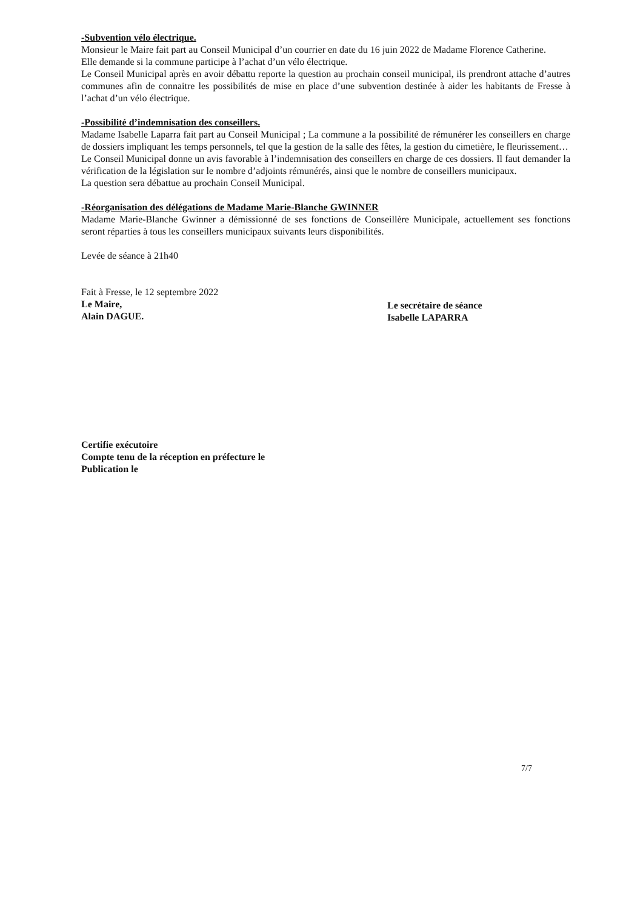-Subvention vélo électrique.
Monsieur le Maire fait part au Conseil Municipal d’un courrier en date du 16 juin 2022 de Madame Florence Catherine.
Elle demande si la commune participe à l’achat d’un vélo électrique.
Le Conseil Municipal après en avoir débattu reporte la question au prochain conseil municipal, ils prendront attache d’autres communes afin de connaitre les possibilités de mise en place d’une subvention destinée à aider les habitants de Fresse à l’achat d’un vélo électrique.
-Possibilité d’indemnisation des conseillers.
Madame Isabelle Laparra fait part au Conseil Municipal ; La commune a la possibilité de rémunérer les conseillers en charge de dossiers impliquant les temps personnels, tel que la gestion de la salle des fêtes, la gestion du cimetière, le fleurissement…
Le Conseil Municipal donne un avis favorable à l’indemnisation des conseillers en charge de ces dossiers. Il faut demander la vérification de la législation sur le nombre d’adjoints rémunérés, ainsi que le nombre de conseillers municipaux.
La question sera débattue au prochain Conseil Municipal.
-Réorganisation des délégations de Madame Marie-Blanche GWINNER
Madame Marie-Blanche Gwinner a démissionné de ses fonctions de Conseillère Municipale, actuellement ses fonctions seront réparties à tous les conseillers municipaux suivants leurs disponibilités.
Levée de séance à 21h40
Fait à Fresse, le 12 septembre 2022
Le Maire,
Alain DAGUE.
Le secrétaire de séance
Isabelle LAPARRA
Certifie exécutoire
Compte tenu de la réception en préfecture le
Publication le
7/7